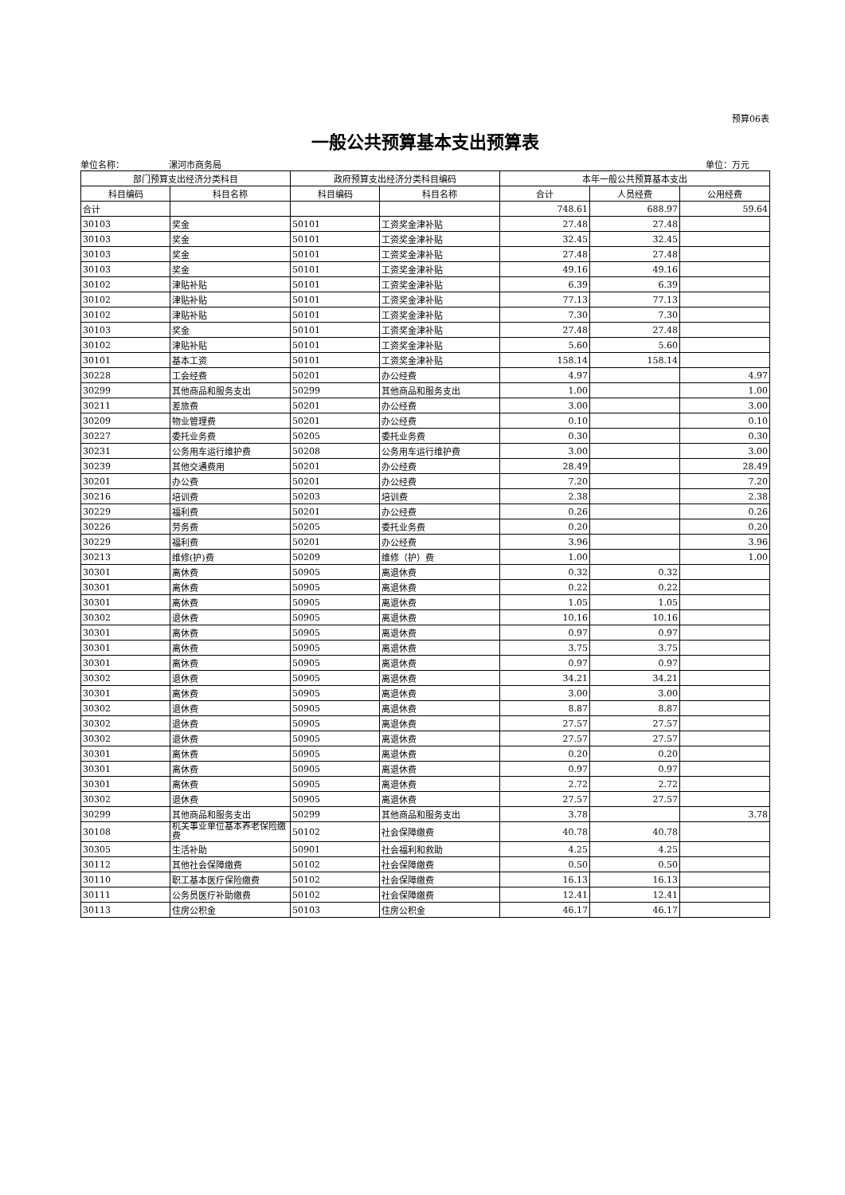预算06表
一般公共预算基本支出预算表
单位名称： 漯河市商务局 单位：万元
| 部门预算支出经济分类科目 | | 政府预算支出经济分类科目编码 | | 本年一般公共预算基本支出 | | |
| --- | --- | --- | --- | --- | --- | --- |
| 科目编码 | 科目名称 | 科目编码 | 科目名称 | 合计 | 人员经费 | 公用经费 |
| 合计 | | | | 748.61 | 688.97 | 59.64 |
| 30103 | 奖金 | 50101 | 工资奖金津补贴 | 27.48 | 27.48 | |
| 30103 | 奖金 | 50101 | 工资奖金津补贴 | 32.45 | 32.45 | |
| 30103 | 奖金 | 50101 | 工资奖金津补贴 | 27.48 | 27.48 | |
| 30103 | 奖金 | 50101 | 工资奖金津补贴 | 49.16 | 49.16 | |
| 30102 | 津贴补贴 | 50101 | 工资奖金津补贴 | 6.39 | 6.39 | |
| 30102 | 津贴补贴 | 50101 | 工资奖金津补贴 | 77.13 | 77.13 | |
| 30102 | 津贴补贴 | 50101 | 工资奖金津补贴 | 7.30 | 7.30 | |
| 30103 | 奖金 | 50101 | 工资奖金津补贴 | 27.48 | 27.48 | |
| 30102 | 津贴补贴 | 50101 | 工资奖金津补贴 | 5.60 | 5.60 | |
| 30101 | 基本工资 | 50101 | 工资奖金津补贴 | 158.14 | 158.14 | |
| 30228 | 工会经费 | 50201 | 办公经费 | 4.97 | | 4.97 |
| 30299 | 其他商品和服务支出 | 50299 | 其他商品和服务支出 | 1.00 | | 1.00 |
| 30211 | 差旅费 | 50201 | 办公经费 | 3.00 | | 3.00 |
| 30209 | 物业管理费 | 50201 | 办公经费 | 0.10 | | 0.10 |
| 30227 | 委托业务费 | 50205 | 委托业务费 | 0.30 | | 0.30 |
| 30231 | 公务用车运行维护费 | 50208 | 公务用车运行维护费 | 3.00 | | 3.00 |
| 30239 | 其他交通费用 | 50201 | 办公经费 | 28.49 | | 28.49 |
| 30201 | 办公费 | 50201 | 办公经费 | 7.20 | | 7.20 |
| 30216 | 培训费 | 50203 | 培训费 | 2.38 | | 2.38 |
| 30229 | 福利费 | 50201 | 办公经费 | 0.26 | | 0.26 |
| 30226 | 劳务费 | 50205 | 委托业务费 | 0.20 | | 0.20 |
| 30229 | 福利费 | 50201 | 办公经费 | 3.96 | | 3.96 |
| 30213 | 维修(护)费 | 50209 | 维修（护）费 | 1.00 | | 1.00 |
| 30301 | 离休费 | 50905 | 离退休费 | 0.32 | 0.32 | |
| 30301 | 离休费 | 50905 | 离退休费 | 0.22 | 0.22 | |
| 30301 | 离休费 | 50905 | 离退休费 | 1.05 | 1.05 | |
| 30302 | 退休费 | 50905 | 离退休费 | 10.16 | 10.16 | |
| 30301 | 离休费 | 50905 | 离退休费 | 0.97 | 0.97 | |
| 30301 | 离休费 | 50905 | 离退休费 | 3.75 | 3.75 | |
| 30301 | 离休费 | 50905 | 离退休费 | 0.97 | 0.97 | |
| 30302 | 退休费 | 50905 | 离退休费 | 34.21 | 34.21 | |
| 30301 | 离休费 | 50905 | 离退休费 | 3.00 | 3.00 | |
| 30302 | 退休费 | 50905 | 离退休费 | 8.87 | 8.87 | |
| 30302 | 退休费 | 50905 | 离退休费 | 27.57 | 27.57 | |
| 30302 | 退休费 | 50905 | 离退休费 | 27.57 | 27.57 | |
| 30301 | 离休费 | 50905 | 离退休费 | 0.20 | 0.20 | |
| 30301 | 离休费 | 50905 | 离退休费 | 0.97 | 0.97 | |
| 30301 | 离休费 | 50905 | 离退休费 | 2.72 | 2.72 | |
| 30302 | 退休费 | 50905 | 离退休费 | 27.57 | 27.57 | |
| 30299 | 其他商品和服务支出 | 50299 | 其他商品和服务支出 | 3.78 | | 3.78 |
| 30108 | 机关事业单位基本养老保险缴费 | 50102 | 社会保障缴费 | 40.78 | 40.78 | |
| 30305 | 生活补助 | 50901 | 社会福利和救助 | 4.25 | 4.25 | |
| 30112 | 其他社会保障缴费 | 50102 | 社会保障缴费 | 0.50 | 0.50 | |
| 30110 | 职工基本医疗保险缴费 | 50102 | 社会保障缴费 | 16.13 | 16.13 | |
| 30111 | 公务员医疗补助缴费 | 50102 | 社会保障缴费 | 12.41 | 12.41 | |
| 30113 | 住房公积金 | 50103 | 住房公积金 | 46.17 | 46.17 | |